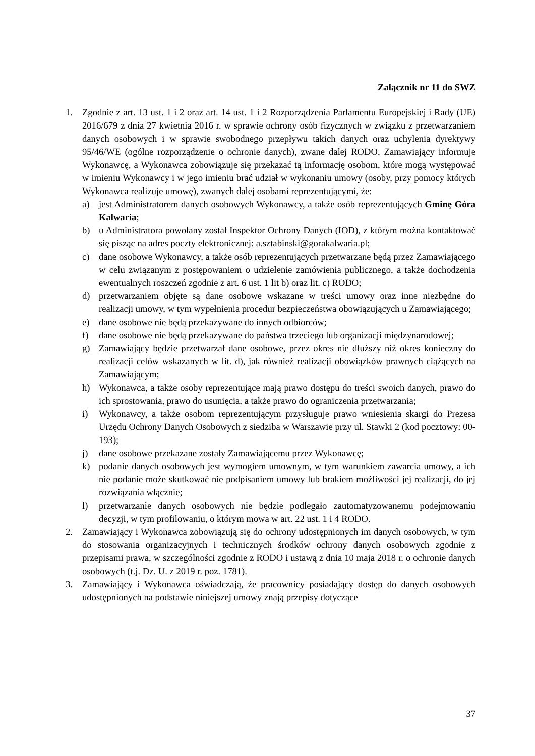Załącznik nr 11 do SWZ
1. Zgodnie z art. 13 ust. 1 i 2 oraz art. 14 ust. 1 i 2 Rozporządzenia Parlamentu Europejskiej i Rady (UE) 2016/679 z dnia 27 kwietnia 2016 r. w sprawie ochrony osób fizycznych w związku z przetwarzaniem danych osobowych i w sprawie swobodnego przepływu takich danych oraz uchylenia dyrektywy 95/46/WE (ogólne rozporządzenie o ochronie danych), zwane dalej RODO, Zamawiający informuje Wykonawcę, a Wykonawca zobowiązuje się przekazać tą informację osobom, które mogą występować w imieniu Wykonawcy i w jego imieniu brać udział w wykonaniu umowy (osoby, przy pomocy których Wykonawca realizuje umowę), zwanych dalej osobami reprezentującymi, że:
a) jest Administratorem danych osobowych Wykonawcy, a także osób reprezentujących Gminę Góra Kalwaria;
b) u Administratora powołany został Inspektor Ochrony Danych (IOD), z którym można kontaktować się pisząc na adres poczty elektronicznej: a.sztabinski@gorakalwaria.pl;
c) dane osobowe Wykonawcy, a także osób reprezentujących przetwarzane będą przez Zamawiającego w celu związanym z postępowaniem o udzielenie zamówienia publicznego, a także dochodzenia ewentualnych roszczeń zgodnie z art. 6 ust. 1 lit b) oraz lit. c) RODO;
d) przetwarzaniem objęte są dane osobowe wskazane w treści umowy oraz inne niezbędne do realizacji umowy, w tym wypełnienia procedur bezpieczeństwa obowiązujących u Zamawiającego;
e) dane osobowe nie będą przekazywane do innych odbiorców;
f) dane osobowe nie będą przekazywane do państwa trzeciego lub organizacji międzynarodowej;
g) Zamawiający będzie przetwarzał dane osobowe, przez okres nie dłuższy niż okres konieczny do realizacji celów wskazanych w lit. d), jak również realizacji obowiązków prawnych ciążących na Zamawiającym;
h) Wykonawca, a także osoby reprezentujące mają prawo dostępu do treści swoich danych, prawo do ich sprostowania, prawo do usunięcia, a także prawo do ograniczenia przetwarzania;
i) Wykonawcy, a także osobom reprezentującym przysługuje prawo wniesienia skargi do Prezesa Urzędu Ochrony Danych Osobowych z siedziba w Warszawie przy ul. Stawki 2 (kod pocztowy: 00-193);
j) dane osobowe przekazane zostały Zamawiającemu przez Wykonawcę;
k) podanie danych osobowych jest wymogiem umownym, w tym warunkiem zawarcia umowy, a ich nie podanie może skutkować nie podpisaniem umowy lub brakiem możliwości jej realizacji, do jej rozwiązania włącznie;
l) przetwarzanie danych osobowych nie będzie podlegało zautomatyzowanemu podejmowaniu decyzji, w tym profilowaniu, o którym mowa w art. 22 ust. 1 i 4 RODO.
2. Zamawiający i Wykonawca zobowiązują się do ochrony udostępnionych im danych osobowych, w tym do stosowania organizacyjnych i technicznych środków ochrony danych osobowych zgodnie z przepisami prawa, w szczególności zgodnie z RODO i ustawą z dnia 10 maja 2018 r. o ochronie danych osobowych (t.j. Dz. U. z 2019 r. poz. 1781).
3. Zamawiający i Wykonawca oświadczają, że pracownicy posiadający dostęp do danych osobowych udostępnionych na podstawie niniejszej umowy znają przepisy dotyczące
37